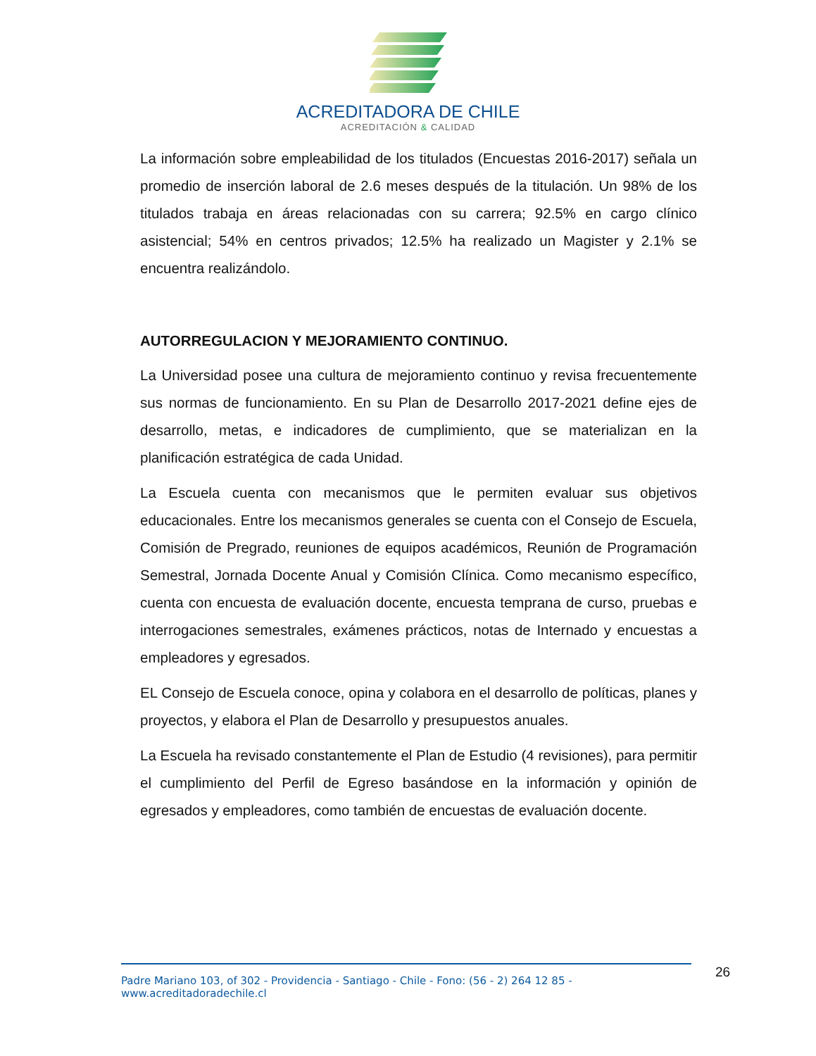ACREDITADORA DE CHILE
ACREDITACIÓN & CALIDAD
La información sobre empleabilidad de los titulados (Encuestas 2016-2017) señala un promedio de inserción laboral de 2.6 meses después de la titulación. Un 98% de los titulados trabaja en áreas relacionadas con su carrera; 92.5% en cargo clínico asistencial; 54% en centros privados; 12.5% ha realizado un Magister y 2.1% se encuentra realizándolo.
AUTORREGULACION Y MEJORAMIENTO CONTINUO.
La Universidad posee una cultura de mejoramiento continuo y revisa frecuentemente sus normas de funcionamiento. En su Plan de Desarrollo 2017-2021 define ejes de desarrollo, metas, e indicadores de cumplimiento, que se materializan en la planificación estratégica de cada Unidad.
La Escuela cuenta con mecanismos que le permiten evaluar sus objetivos educacionales. Entre los mecanismos generales se cuenta con el Consejo de Escuela, Comisión de Pregrado, reuniones de equipos académicos, Reunión de Programación Semestral, Jornada Docente Anual y Comisión Clínica. Como mecanismo específico, cuenta con encuesta de evaluación docente, encuesta temprana de curso, pruebas e interrogaciones semestrales, exámenes prácticos, notas de Internado y encuestas a empleadores y egresados.
EL Consejo de Escuela conoce, opina y colabora en el desarrollo de políticas, planes y proyectos, y elabora el Plan de Desarrollo y presupuestos anuales.
La Escuela ha revisado constantemente el Plan de Estudio (4 revisiones), para permitir el cumplimiento del Perfil de Egreso basándose en la información y opinión de egresados y empleadores, como también de encuestas de evaluación docente.
Padre Mariano 103, of 302 - Providencia - Santiago - Chile - Fono: (56 - 2) 264 12 85 - www.acreditadoradechile.cl
26